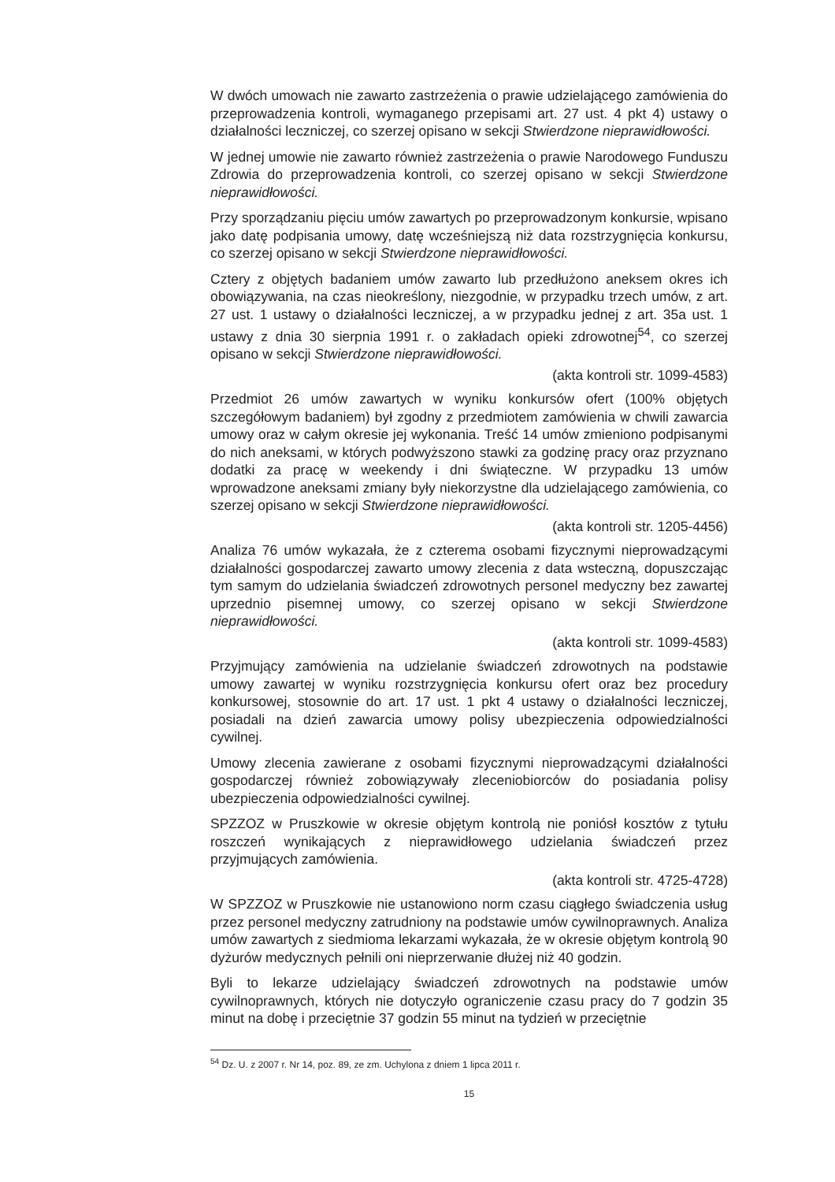W dwóch umowach nie zawarto zastrzeżenia o prawie udzielającego zamówienia do przeprowadzenia kontroli, wymaganego przepisami art. 27 ust. 4 pkt 4) ustawy o działalności leczniczej, co szerzej opisano w sekcji Stwierdzone nieprawidłowości.
W jednej umowie nie zawarto również zastrzeżenia o prawie Narodowego Funduszu Zdrowia do przeprowadzenia kontroli, co szerzej opisano w sekcji Stwierdzone nieprawidłowości.
Przy sporządzaniu pięciu umów zawartych po przeprowadzonym konkursie, wpisano jako datę podpisania umowy, datę wcześniejszą niż data rozstrzygnięcia konkursu, co szerzej opisano w sekcji Stwierdzone nieprawidłowości.
Cztery z objętych badaniem umów zawarto lub przedłużono aneksem okres ich obowiązywania, na czas nieokreślony, niezgodnie, w przypadku trzech umów, z art. 27 ust. 1 ustawy o działalności leczniczej, a w przypadku jednej z art. 35a ust. 1 ustawy z dnia 30 sierpnia 1991 r. o zakładach opieki zdrowotnej<sup>54</sup>, co szerzej opisano w sekcji Stwierdzone nieprawidłowości.
(akta kontroli str. 1099-4583)
Przedmiot 26 umów zawartych w wyniku konkursów ofert (100% objętych szczegółowym badaniem) był zgodny z przedmiotem zamówienia w chwili zawarcia umowy oraz w całym okresie jej wykonania. Treść 14 umów zmieniono podpisanymi do nich aneksami, w których podwyższono stawki za godzinę pracy oraz przyznano dodatki za pracę w weekendy i dni świąteczne. W przypadku 13 umów wprowadzone aneksami zmiany były niekorzystne dla udzielającego zamówienia, co szerzej opisano w sekcji Stwierdzone nieprawidłowości.
(akta kontroli str. 1205-4456)
Analiza 76 umów wykazała, że z czterema osobami fizycznymi nieprowadzącymi działalności gospodarczej zawarto umowy zlecenia z data wsteczną, dopuszczając tym samym do udzielania świadczeń zdrowotnych personel medyczny bez zawartej uprzednio pisemnej umowy, co szerzej opisano w sekcji Stwierdzone nieprawidłowości.
(akta kontroli str. 1099-4583)
Przyjmujący zamówienia na udzielanie świadczeń zdrowotnych na podstawie umowy zawartej w wyniku rozstrzygnięcia konkursu ofert oraz bez procedury konkursowej, stosownie do art. 17 ust. 1 pkt 4 ustawy o działalności leczniczej, posiadali na dzień zawarcia umowy polisy ubezpieczenia odpowiedzialności cywilnej.
Umowy zlecenia zawierane z osobami fizycznymi nieprowadzącymi działalności gospodarczej również zobowiązywały zleceniobiorców do posiadania polisy ubezpieczenia odpowiedzialności cywilnej.
SPZZOZ w Pruszkowie w okresie objętym kontrolą nie poniósł kosztów z tytułu roszczeń wynikających z nieprawidłowego udzielania świadczeń przez przyjmujących zamówienia.
(akta kontroli str. 4725-4728)
W SPZZOZ w Pruszkowie nie ustanowiono norm czasu ciągłego świadczenia usług przez personel medyczny zatrudniony na podstawie umów cywilnoprawnych. Analiza umów zawartych z siedmioma lekarzami wykazała, że w okresie objętym kontrolą 90 dyżurów medycznych pełnili oni nieprzerwanie dłużej niż 40 godzin.
Byli to lekarze udzielający świadczeń zdrowotnych na podstawie umów cywilnoprawnych, których nie dotyczyło ograniczenie czasu pracy do 7 godzin 35 minut na dobę i przeciętnie 37 godzin 55 minut na tydzień w przeciętnie
<sup>54</sup> Dz. U. z 2007 r. Nr 14, poz. 89, ze zm. Uchylona z dniem 1 lipca 2011 r.
15